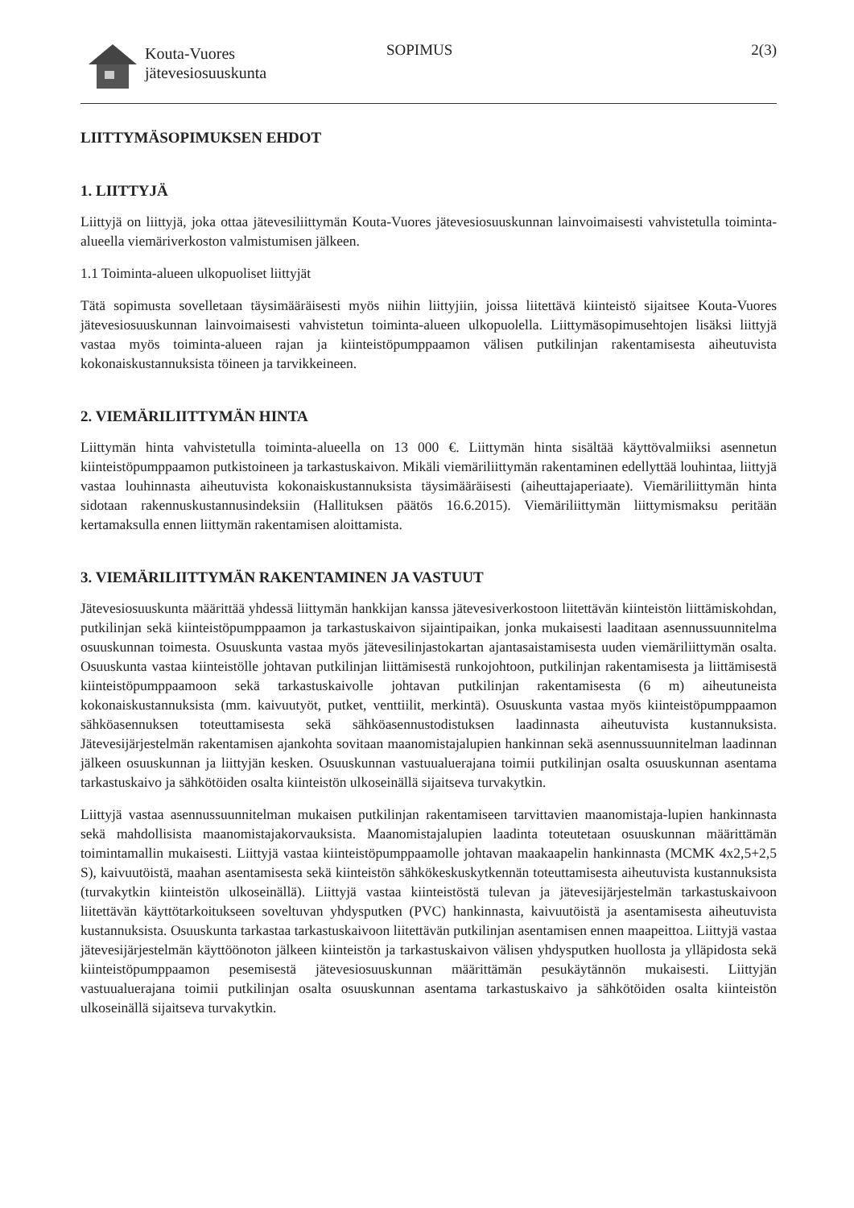Kouta-Vuores
jätevesiosuuskunta
SOPIMUS 2(3)
LIITTYMÄSOPIMUKSEN EHDOT
1. LIITTYJÄ
Liittyjä on liittyjä, joka ottaa jätevesiliittymän Kouta-Vuores jätevesiosuuskunnan lainvoimaisesti vahvistetulla toiminta-alueella viemäriverkoston valmistumisen jälkeen.
1.1 Toiminta-alueen ulkopuoliset liittyjät
Tätä sopimusta sovelletaan täysimääräisesti myös niihin liittyjiin, joissa liitettävä kiinteistö sijaitsee Kouta-Vuores jätevesiosuuskunnan lainvoimaisesti vahvistetun toiminta-alueen ulkopuolella. Liittymäsopimusehtojen lisäksi liittyjä vastaa myös toiminta-alueen rajan ja kiinteistöpumppaamon välisen putkilinjan rakentamisesta aiheutuvista kokonaiskustannuksista töineen ja tarvikkeineen.
2. VIEMÄRILIITTYMÄN HINTA
Liittymän hinta vahvistetulla toiminta-alueella on 13 000 €. Liittymän hinta sisältää käyttövalmiiksi asennetun kiinteistöpumppaamon putkistoineen ja tarkastuskaivon. Mikäli viemäriliittymän rakentaminen edellyttää louhintaa, liittyjä vastaa louhinnasta aiheutuvista kokonaiskustannuksista täysimääräisesti (aiheuttajaperiaate). Viemäriliittymän hinta sidotaan rakennuskustannusindeksiin (Hallituksen päätös 16.6.2015). Viemäriliittymän liittymismaksu peritään kertamaksulla ennen liittymän rakentamisen aloittamista.
3. VIEMÄRILIITTYMÄN RAKENTAMINEN JA VASTUUT
Jätevesiosuuskunta määrittää yhdessä liittymän hankkijan kanssa jätevesiverkostoon liitettävän kiinteistön liittämiskohdan, putkilinjan sekä kiinteistöpumppaamon ja tarkastuskaivon sijaintipaikan, jonka mukaisesti laaditaan asennussuunnitelma osuuskunnan toimesta. Osuuskunta vastaa myös jätevesilinjastokartan ajantasaistamisesta uuden viemäriliittymän osalta. Osuuskunta vastaa kiinteistölle johtavan putkilinjan liittämisestä runkojohtoon, putkilinjan rakentamisesta ja liittämisestä kiinteistöpumppaamoon sekä tarkastuskaivolle johtavan putkilinjan rakentamisesta (6 m) aiheutuneista kokonaiskustannuksista (mm. kaivuutyöt, putket, venttiilit, merkintä). Osuuskunta vastaa myös kiinteistöpumppaamon sähköasennuksen toteuttamisesta sekä sähköasennustodistuksen laadinnasta aiheutuvista kustannuksista. Jätevesijärjestelmän rakentamisen ajankohta sovitaan maanomistajalupien hankinnan sekä asennussuunnitelman laadinnan jälkeen osuuskunnan ja liittyjän kesken. Osuuskunnan vastuualuerajana toimii putkilinjan osalta osuuskunnan asentama tarkastuskaivo ja sähkötöiden osalta kiinteistön ulkoseinällä sijaitseva turvakytkin.
Liittyjä vastaa asennussuunnitelman mukaisen putkilinjan rakentamiseen tarvittavien maanomistaja-lupien hankinnasta sekä mahdollisista maanomistajakorvauksista. Maanomistajalupien laadinta toteutetaan osuuskunnan määrittämän toimintamallin mukaisesti. Liittyjä vastaa kiinteistöpumppaamolle johtavan maakaapelin hankinnasta (MCMK 4x2,5+2,5 S), kaivuutöistä, maahan asentamisesta sekä kiinteistön sähkökeskuskytkennän toteuttamisesta aiheutuvista kustannuksista (turvakytkin kiinteistön ulkoseinällä). Liittyjä vastaa kiinteistöstä tulevan ja jätevesijärjestelmän tarkastuskaivoon liitettävän käyttötarkoitukseen soveltuvan yhdysputken (PVC) hankinnasta, kaivuutöistä ja asentamisesta aiheutuvista kustannuksista. Osuuskunta tarkastaa tarkastuskaivoon liitettävän putkilinjan asentamisen ennen maapeittoa. Liittyjä vastaa jätevesijärjestelmän käyttöönoton jälkeen kiinteistön ja tarkastuskaivon välisen yhdysputken huollosta ja ylläpidosta sekä kiinteistöpumppaamon pesemisestä jätevesiosuuskunnan määrittämän pesukäytännön mukaisesti. Liittyjän vastuualuerajana toimii putkilinjan osalta osuuskunnan asentama tarkastuskaivo ja sähkötöiden osalta kiinteistön ulkoseinällä sijaitseva turvakytkin.